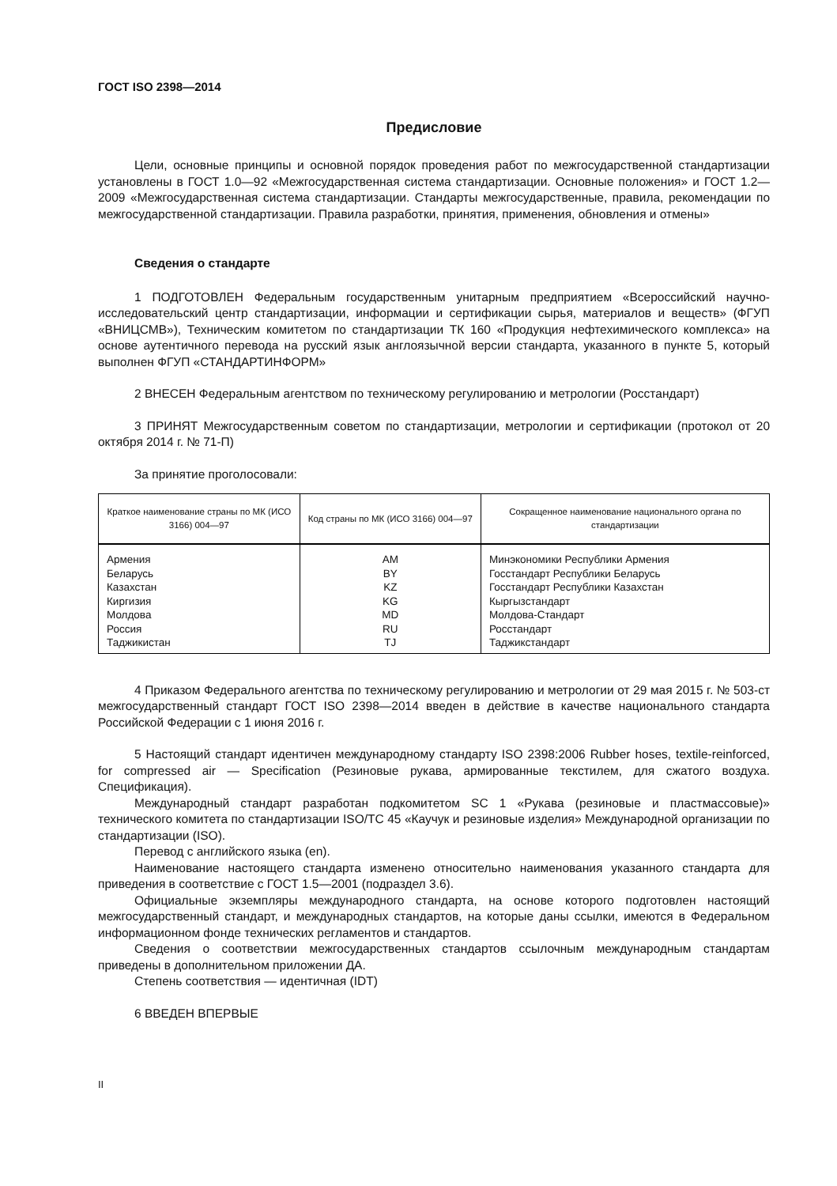ГОСТ ISO 2398—2014
Предисловие
Цели, основные принципы и основной порядок проведения работ по межгосударственной стандартизации установлены в ГОСТ 1.0—92 «Межгосударственная система стандартизации. Основные положения» и ГОСТ 1.2—2009 «Межгосударственная система стандартизации. Стандарты межгосударственные, правила, рекомендации по межгосударственной стандартизации. Правила разработки, принятия, применения, обновления и отмены»
Сведения о стандарте
1 ПОДГОТОВЛЕН Федеральным государственным унитарным предприятием «Всероссийский научно-исследовательский центр стандартизации, информации и сертификации сырья, материалов и веществ» (ФГУП «ВНИЦСМВ»), Техническим комитетом по стандартизации ТК 160 «Продукция нефтехимического комплекса» на основе аутентичного перевода на русский язык англоязычной версии стандарта, указанного в пункте 5, который выполнен ФГУП «СТАНДАРТИНФОРМ»
2 ВНЕСЕН Федеральным агентством по техническому регулированию и метрологии (Росстандарт)
3 ПРИНЯТ Межгосударственным советом по стандартизации, метрологии и сертификации (протокол от 20 октября 2014 г. № 71-П)
За принятие проголосовали:
| Краткое наименование страны по МК (ИСО 3166) 004—97 | Код страны по МК (ИСО 3166) 004—97 | Сокращенное наименование национального органа по стандартизации |
| --- | --- | --- |
| Армения | AM | Минэкономики Республики Армения |
| Беларусь | BY | Госстандарт Республики Беларусь |
| Казахстан | KZ | Госстандарт Республики Казахстан |
| Киргизия | KG | Кыргызстандарт |
| Молдова | MD | Молдова-Стандарт |
| Россия | RU | Росстандарт |
| Таджикистан | TJ | Таджикстандарт |
4 Приказом Федерального агентства по техническому регулированию и метрологии от 29 мая 2015 г. № 503-ст межгосударственный стандарт ГОСТ ISO 2398—2014 введен в действие в качестве национального стандарта Российской Федерации с 1 июня 2016 г.
5 Настоящий стандарт идентичен международному стандарту ISO 2398:2006 Rubber hoses, textile-reinforced, for compressed air — Specification (Резиновые рукава, армированные текстилем, для сжатого воздуха. Спецификация).
Международный стандарт разработан подкомитетом SC 1 «Рукава (резиновые и пластмассовые)» технического комитета по стандартизации ISO/TC 45 «Каучук и резиновые изделия» Международной организации по стандартизации (ISO).
Перевод с английского языка (en).
Наименование настоящего стандарта изменено относительно наименования указанного стандарта для приведения в соответствие с ГОСТ 1.5—2001 (подраздел 3.6).
Официальные экземпляры международного стандарта, на основе которого подготовлен настоящий межгосударственный стандарт, и международных стандартов, на которые даны ссылки, имеются в Федеральном информационном фонде технических регламентов и стандартов.
Сведения о соответствии межгосударственных стандартов ссылочным международным стандартам приведены в дополнительном приложении ДА.
Степень соответствия — идентичная (IDT)
6 ВВЕДЕН ВПЕРВЫЕ
II